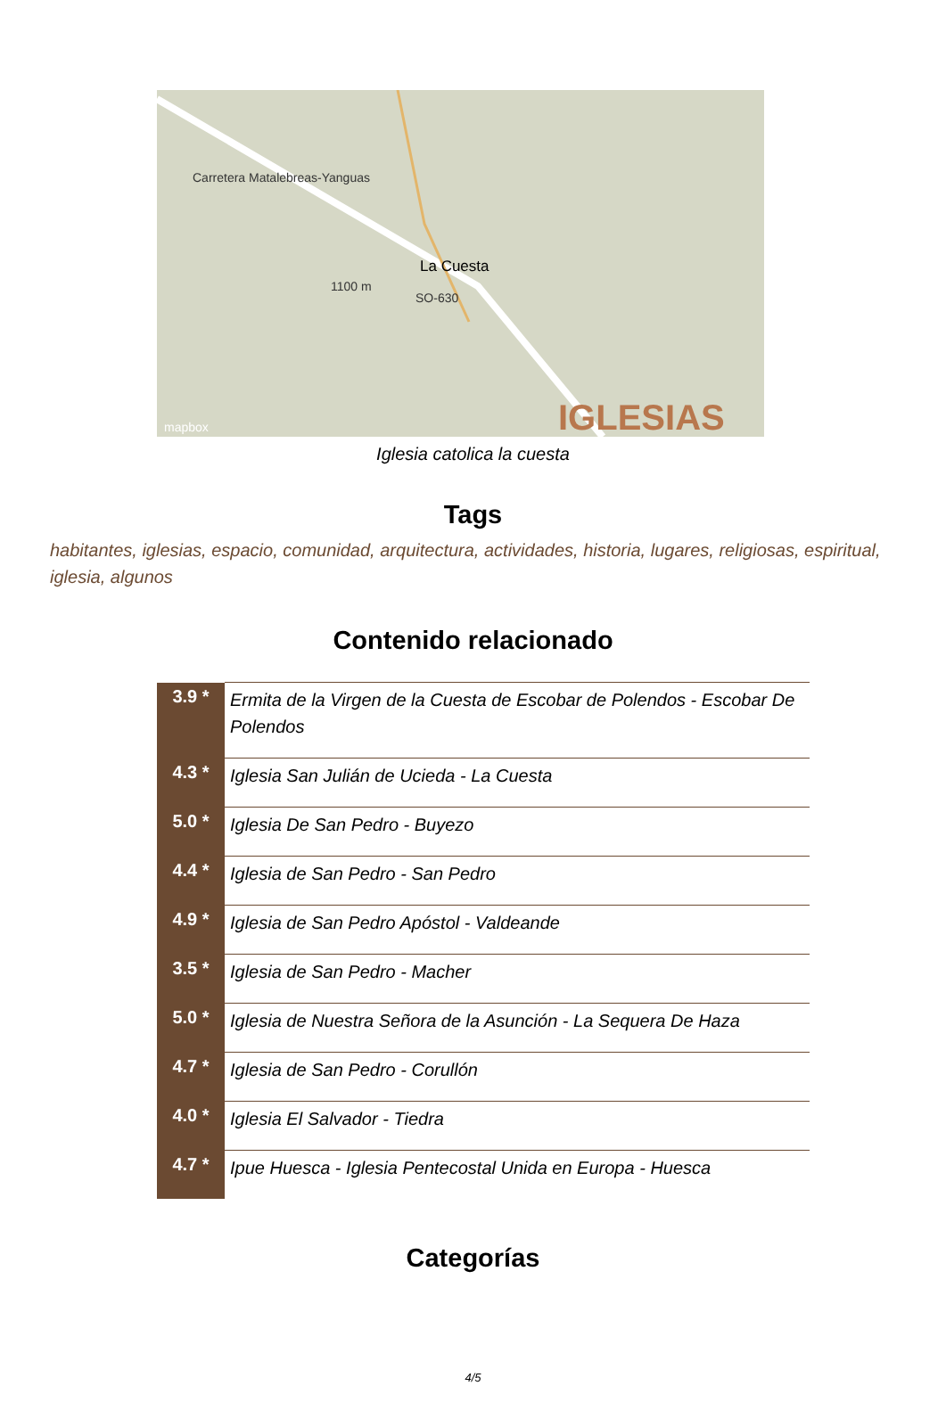Carretera Matalebreas-Yanguas
La Cuesta
SO-630
1100 m
mapbox IGLESIAS
Iglesia catolica la cuesta
Tags
habitantes, iglesias, espacio, comunidad, arquitectura, actividades, historia, lugares, religiosas, espiritual, iglesia, algunos
Contenido relacionado
| 3.9 * | Ermita de la Virgen de la Cuesta de Escobar de Polendos - Escobar De Polendos |
| 4.3 * | Iglesia San Julián de Ucieda - La Cuesta |
| 5.0 * | Iglesia De San Pedro - Buyezo |
| 4.4 * | Iglesia de San Pedro - San Pedro |
| 4.9 * | Iglesia de San Pedro Apóstol - Valdeande |
| 3.5 * | Iglesia de San Pedro - Macher |
| 5.0 * | Iglesia de Nuestra Señora de la Asunción - La Sequera De Haza |
| 4.7 * | Iglesia de San Pedro - Corullón |
| 4.0 * | Iglesia El Salvador - Tiedra |
| 4.7 * | Ipue Huesca - Iglesia Pentecostal Unida en Europa - Huesca |
Categorías
4/5